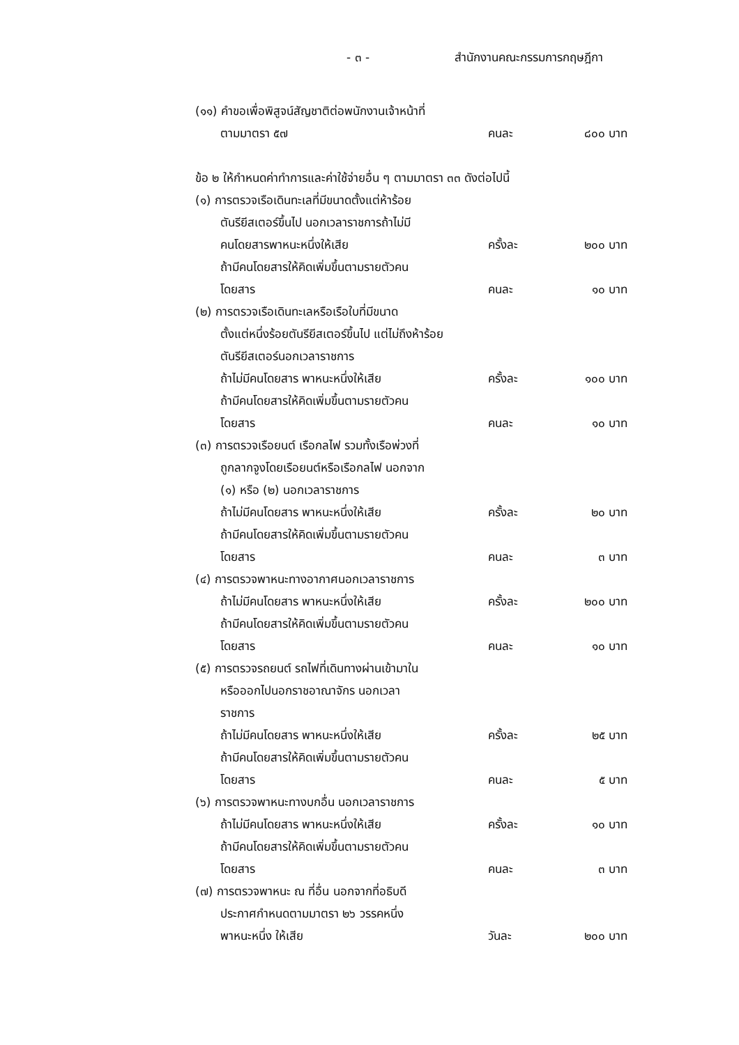- ๓ - สำนักงานคณะกรรมการกฤษฎีกา
(๑๑) คำขอเพื่อพิสูจน์สัญชาติต่อพนักงานเจ้าหน้าที่
ตามมาตรา ๕๗ คนละ ๘๐๐ บาท
ข้อ ๒ ให้กำหนดค่าทำการและค่าใช้จ่ายอื่น ๆ ตามมาตรา ๓๓ ดังต่อไปนี้
(๑) การตรวจเรือเดินทะเลที่มีขนาดตั้งแต่ห้าร้อย
ตันรียีสเตอร์ขึ้นไป นอกเวลาราชการถ้าไม่มี
คนโดยสารพาหนะหนึ่งให้เสีย ครั้งละ ๒๐๐ บาท
ถ้ามีคนโดยสารให้คิดเพิ่มขึ้นตามรายตัวคน
โดยสาร คนละ ๑๐ บาท
(๒) การตรวจเรือเดินทะเลหรือเรือใบที่มีขนาด
ตั้งแต่หนึ่งร้อยตันรียีสเตอร์ขึ้นไป แต่ไม่ถึงห้าร้อย
ตันรียีสเตอร์นอกเวลาราชการ
ถ้าไม่มีคนโดยสาร พาหนะหนึ่งให้เสีย ครั้งละ ๑๐๐ บาท
ถ้ามีคนโดยสารให้คิดเพิ่มขึ้นตามรายตัวคน
โดยสาร คนละ ๑๐ บาท
(๓) การตรวจเรือยนต์ เรือกลไฟ รวมทั้งเรือพ่วงที่
ถูกลากจูงโดยเรือยนต์หรือเรือกลไฟ นอกจาก
(๑) หรือ (๒) นอกเวลาราชการ
ถ้าไม่มีคนโดยสาร พาหนะหนึ่งให้เสีย ครั้งละ ๒๐ บาท
ถ้ามีคนโดยสารให้คิดเพิ่มขึ้นตามรายตัวคน
โดยสาร คนละ ๓ บาท
(๔) การตรวจพาหนะทางอากาศนอกเวลาราชการ
ถ้าไม่มีคนโดยสาร พาหนะหนึ่งให้เสีย ครั้งละ ๒๐๐ บาท
ถ้ามีคนโดยสารให้คิดเพิ่มขึ้นตามรายตัวคน
โดยสาร คนละ ๑๐ บาท
(๕) การตรวจรถยนต์ รถไฟที่เดินทางผ่านเข้ามาใน
หรือออกไปนอกราชอาณาจักร นอกเวลา
ราชการ
ถ้าไม่มีคนโดยสาร พาหนะหนึ่งให้เสีย ครั้งละ ๒๕ บาท
ถ้ามีคนโดยสารให้คิดเพิ่มขึ้นตามรายตัวคน
โดยสาร คนละ ๕ บาท
(๖) การตรวจพาหนะทางบกอื่น นอกเวลาราชการ
ถ้าไม่มีคนโดยสาร พาหนะหนึ่งให้เสีย ครั้งละ ๑๐ บาท
ถ้ามีคนโดยสารให้คิดเพิ่มขึ้นตามรายตัวคน
โดยสาร คนละ ๓ บาท
(๗) การตรวจพาหนะ ณ ที่อื่น นอกจากที่อธิบดี
ประกาศกำหนดตามมาตรา ๒๖ วรรคหนึ่ง
พาหนะหนึ่ง ให้เสีย วันละ ๒๐๐ บาท